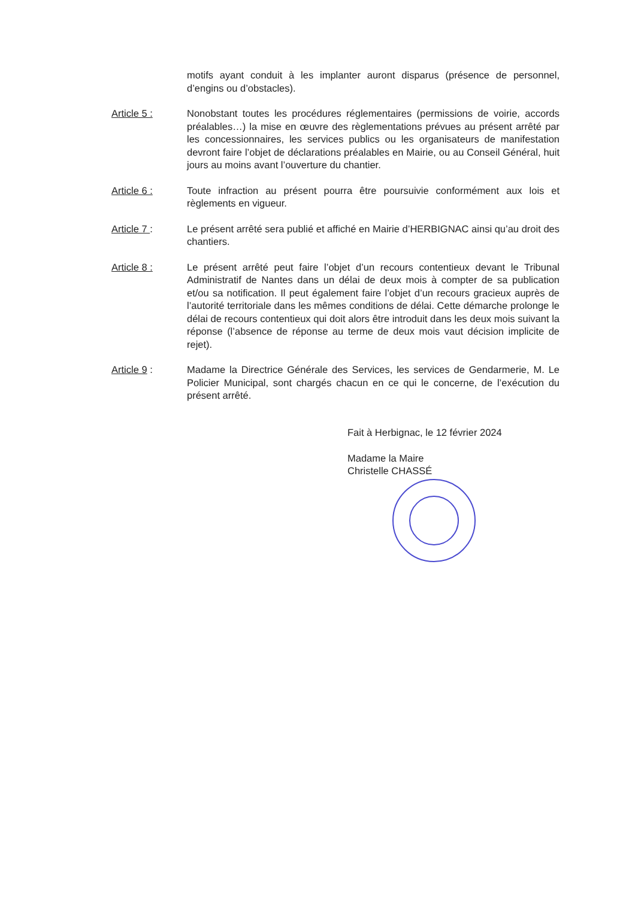motifs ayant conduit à les implanter auront disparus (présence de personnel, d’engins ou d’obstacles).
Article 5 : Nonobstant toutes les procédures réglementaires (permissions de voirie, accords préalables…) la mise en œuvre des règlementations prévues au présent arrêté par les concessionnaires, les services publics ou les organisateurs de manifestation devront faire l’objet de déclarations préalables en Mairie, ou au Conseil Général, huit jours au moins avant l’ouverture du chantier.
Article 6 : Toute infraction au présent pourra être poursuivie conformément aux lois et règlements en vigueur.
Article 7 : Le présent arrêté sera publié et affiché en Mairie d’HERBIGNAC ainsi qu’au droit des chantiers.
Article 8 : Le présent arrêté peut faire l’objet d’un recours contentieux devant le Tribunal Administratif de Nantes dans un délai de deux mois à compter de sa publication et/ou sa notification. Il peut également faire l’objet d’un recours gracieux auprès de l’autorité territoriale dans les mêmes conditions de délai. Cette démarche prolonge le délai de recours contentieux qui doit alors être introduit dans les deux mois suivant la réponse (l’absence de réponse au terme de deux mois vaut décision implicite de rejet).
Article 9 : Madame la Directrice Générale des Services, les services de Gendarmerie, M. Le Policier Municipal, sont chargés chacun en ce qui le concerne, de l’exécution du présent arrêté.
Fait à Herbignac, le 12 février 2024
Madame la Maire
Christelle CHASSÉ